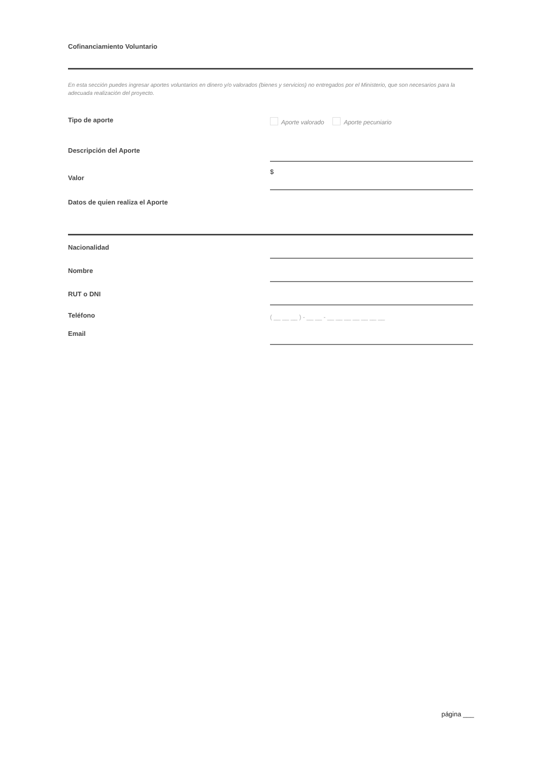Cofinanciamiento Voluntario
En esta sección puedes ingresar aportes voluntarios en dinero y/o valorados (bienes y servicios) no entregados por el Ministerio, que son necesarios para la adecuada realización del proyecto.
Tipo de aporte Aporte valorado Aporte pecuniario
Descripción del Aporte
Valor
$
Datos de quien realiza el Aporte
Nacionalidad
Nombre
RUT o DNI
Teléfono
( __ __ __ ) - __ __ - __ __ __ __ __ __ __
Email
página ___